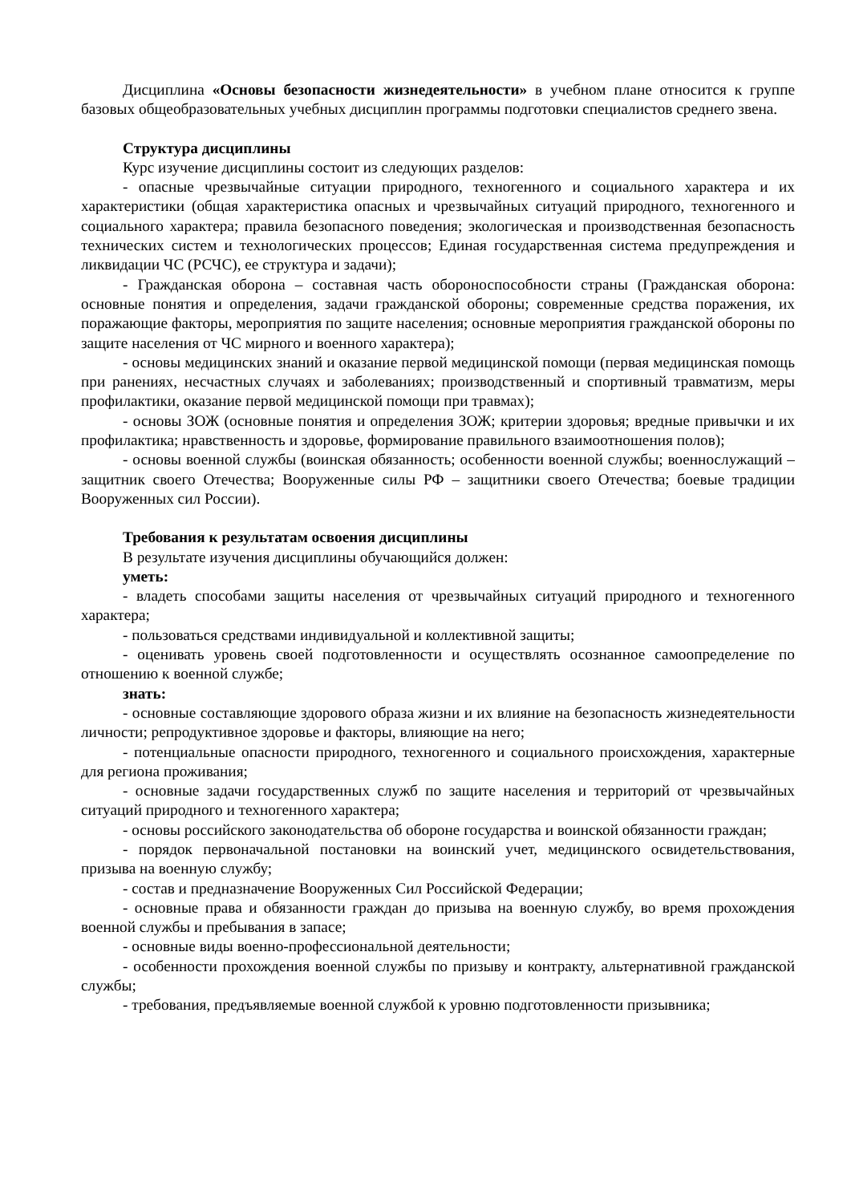Дисциплина «Основы безопасности жизнедеятельности» в учебном плане относится к группе базовых общеобразовательных учебных дисциплин программы подготовки специалистов среднего звена.
Структура дисциплины
Курс изучение дисциплины состоит из следующих разделов:
- опасные чрезвычайные ситуации природного, техногенного и социального характера и их характеристики (общая характеристика опасных и чрезвычайных ситуаций природного, техногенного и социального характера; правила безопасного поведения; экологическая и производственная безопасность технических систем и технологических процессов; Единая государственная система предупреждения и ликвидации ЧС (РСЧС), ее структура и задачи);
- Гражданская оборона – составная часть обороноспособности страны (Гражданская оборона: основные понятия и определения, задачи гражданской обороны; современные средства поражения, их поражающие факторы, мероприятия по защите населения; основные мероприятия гражданской обороны по защите населения от ЧС мирного и военного характера);
- основы медицинских знаний и оказание первой медицинской помощи (первая медицинская помощь при ранениях, несчастных случаях и заболеваниях; производственный и спортивный травматизм, меры профилактики, оказание первой медицинской помощи при травмах);
- основы ЗОЖ (основные понятия и определения ЗОЖ; критерии здоровья; вредные привычки и их профилактика; нравственность и здоровье, формирование правильного взаимоотношения полов);
- основы военной службы (воинская обязанность; особенности военной службы; военнослужащий – защитник своего Отечества; Вооруженные силы РФ – защитники своего Отечества; боевые традиции Вооруженных сил России).
Требования к результатам освоения дисциплины
В результате изучения дисциплины обучающийся должен:
уметь:
- владеть способами защиты населения от чрезвычайных ситуаций природного и техногенного характера;
- пользоваться средствами индивидуальной и коллективной защиты;
- оценивать уровень своей подготовленности и осуществлять осознанное самоопределение по отношению к военной службе;
знать:
- основные составляющие здорового образа жизни и их влияние на безопасность жизнедеятельности личности; репродуктивное здоровье и факторы, влияющие на него;
- потенциальные опасности природного, техногенного и социального происхождения, характерные для региона проживания;
- основные задачи государственных служб по защите населения и территорий от чрезвычайных ситуаций природного и техногенного характера;
- основы российского законодательства об обороне государства и воинской обязанности граждан;
- порядок первоначальной постановки на воинский учет, медицинского освидетельствования, призыва на военную службу;
- состав и предназначение Вооруженных Сил Российской Федерации;
- основные права и обязанности граждан до призыва на военную службу, во время прохождения военной службы и пребывания в запасе;
- основные виды военно-профессиональной деятельности;
- особенности прохождения военной службы по призыву и контракту, альтернативной гражданской службы;
- требования, предъявляемые военной службой к уровню подготовленности призывника;